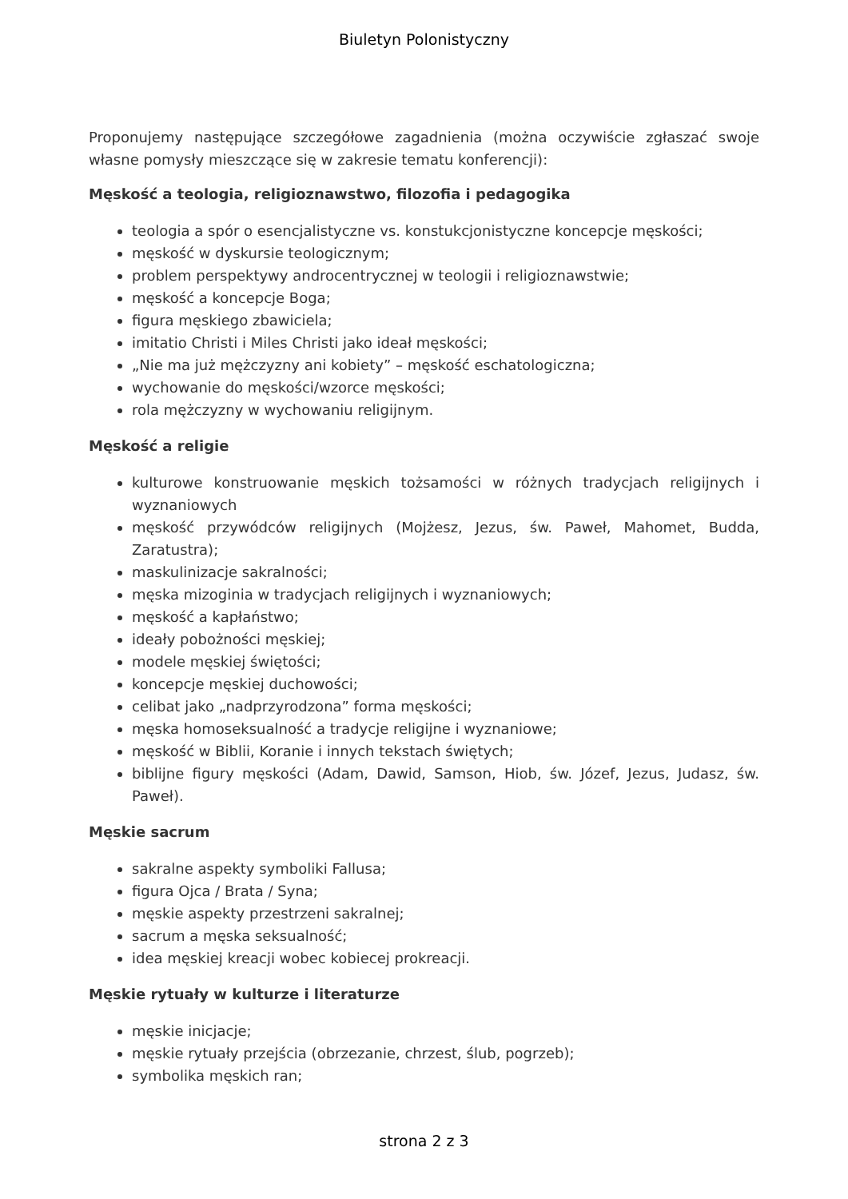Biuletyn Polonistyczny
Proponujemy następujące szczegółowe zagadnienia (można oczywiście zgłaszać swoje własne pomysły mieszczące się w zakresie tematu konferencji):
Męskość a teologia, religioznawstwo, filozofia i pedagogika
teologia a spór o esencjalistyczne vs. konstukcjonistyczne koncepcje męskości;
męskość w dyskursie teologicznym;
problem perspektywy androcentrycznej w teologii i religioznawstwie;
męskość a koncepcje Boga;
figura męskiego zbawiciela;
imitatio Christi i Miles Christi jako ideał męskości;
„Nie ma już mężczyzny ani kobiety” – męskość eschatologiczna;
wychowanie do męskości/wzorce męskości;
rola mężczyzny w wychowaniu religijnym.
Męskość a religie
kulturowe konstruowanie męskich tożsamości w różnych tradycjach religijnych i wyznaniowych
męskość przywódców religijnych (Mojżesz, Jezus, św. Paweł, Mahomet, Budda, Zaratustra);
maskulinizacje sakralności;
męska mizoginia w tradycjach religijnych i wyznaniowych;
męskość a kapłaństwo;
ideały pobożności męskiej;
modele męskiej świętości;
koncepcje męskiej duchowości;
celibat jako „nadprzyrodzona” forma męskości;
męska homoseksualność a tradycje religijne i wyznaniowe;
męskość w Biblii, Koranie i innych tekstach świętych;
biblijne figury męskości (Adam, Dawid, Samson, Hiob, św. Józef, Jezus, Judasz, św. Paweł).
Męskie sacrum
sakralne aspekty symboliki Fallusa;
figura Ojca / Brata / Syna;
męskie aspekty przestrzeni sakralnej;
sacrum a męska seksualność;
idea męskiej kreacji wobec kobiecej prokreacji.
Męskie rytuały w kulturze i literaturze
męskie inicjacje;
męskie rytuały przejścia (obrzezanie, chrzest, ślub, pogrzeb);
symbolika męskich ran;
strona 2 z 3